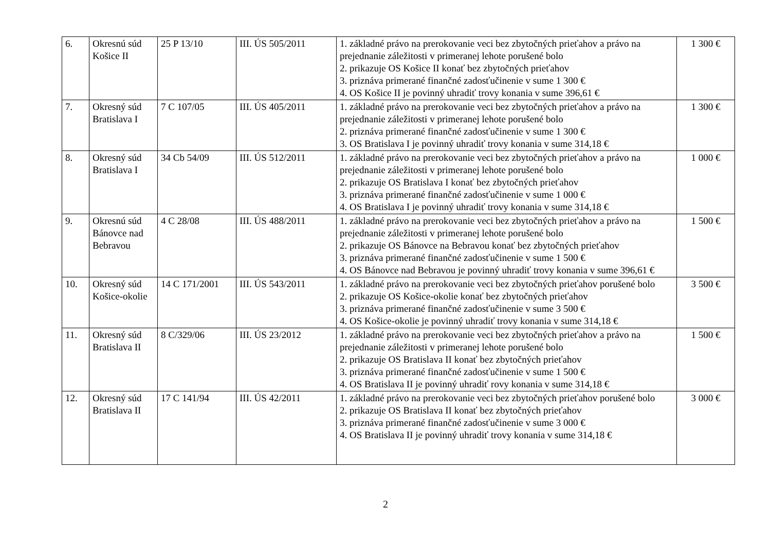| 6. | Okresnú súd Košice II | 25 P 13/10 | III. ÚS 505/2011 | 1. základné právo na prerokovanie veci bez zbytočných prieťahov a právo na prejednanie záležitosti v primeranej lehote porušené bolo 2. prikazuje OS Košice II konať bez zbytočných prieťahov 3. priznáva primerané finančné zadosťučinenie v sume 1 300 € 4. OS Košice II je povinný uhradiť trovy konania v sume 396,61 € | 1 300 € |
| 7. | Okresný súd Bratislava I | 7 C 107/05 | III. ÚS 405/2011 | 1. základné právo na prerokovanie veci bez zbytočných prieťahov a právo na prejednanie záležitosti v primeranej lehote porušené bolo 2. priznáva primerané finančné zadosťučinenie v sume 1 300 € 3. OS Bratislava I je povinný uhradiť trovy konania v sume 314,18 € | 1 300 € |
| 8. | Okresný súd Bratislava I | 34 Cb 54/09 | III. ÚS 512/2011 | 1. základné právo na prerokovanie veci bez zbytočných prieťahov a právo na prejednanie záležitosti v primeranej lehote porušené bolo 2. prikazuje OS Bratislava I konať bez zbytočných prieťahov 3. priznáva primerané finančné zadosťučinenie v sume 1 000 € 4. OS Bratislava I je povinný uhradiť trovy konania v sume 314,18 € | 1 000 € |
| 9. | Okresnú súd Bánovce nad Bebravou | 4 C 28/08 | III. ÚS 488/2011 | 1. základné právo na prerokovanie veci bez zbytočných prieťahov a právo na prejednanie záležitosti v primeranej lehote porušené bolo 2. prikazuje OS Bánovce na Bebravou konať bez zbytočných prieťahov 3. priznáva primerané finančné zadosťučinenie v sume 1 500 € 4. OS Bánovce nad Bebravou je povinný uhradiť trovy konania v sume 396,61 € | 1 500 € |
| 10. | Okresný súd Košice-okolie | 14 C 171/2001 | III. ÚS 543/2011 | 1. základné právo na prerokovanie veci bez zbytočných prieťahov porušené bolo 2. prikazuje OS Košice-okolie konať bez zbytočných prieťahov 3. priznáva primerané finančné zadosťučinenie v sume 3 500 € 4. OS Košice-okolie je povinný uhradiť trovy konania v sume 314,18 € | 3 500 € |
| 11. | Okresný súd Bratislava II | 8 C/329/06 | III. ÚS 23/2012 | 1. základné právo na prerokovanie veci bez zbytočných prieťahov a právo na prejednanie záležitosti v primeranej lehote porušené bolo 2. prikazuje OS Bratislava II konať bez zbytočných prieťahov 3. priznáva primerané finančné zadosťučinenie v sume 1 500 € 4. OS Bratislava II je povinný uhradiť rovy konania v sume 314,18 € | 1 500 € |
| 12. | Okresný súd Bratislava II | 17 C 141/94 | III. ÚS 42/2011 | 1. základné právo na prerokovanie veci bez zbytočných prieťahov porušené bolo 2. prikazuje OS Bratislava II konať bez zbytočných prieťahov 3. priznáva primerané finančné zadosťučinenie v sume 3 000 € 4. OS Bratislava II je povinný uhradiť trovy konania v sume 314,18 € | 3 000 € |
2